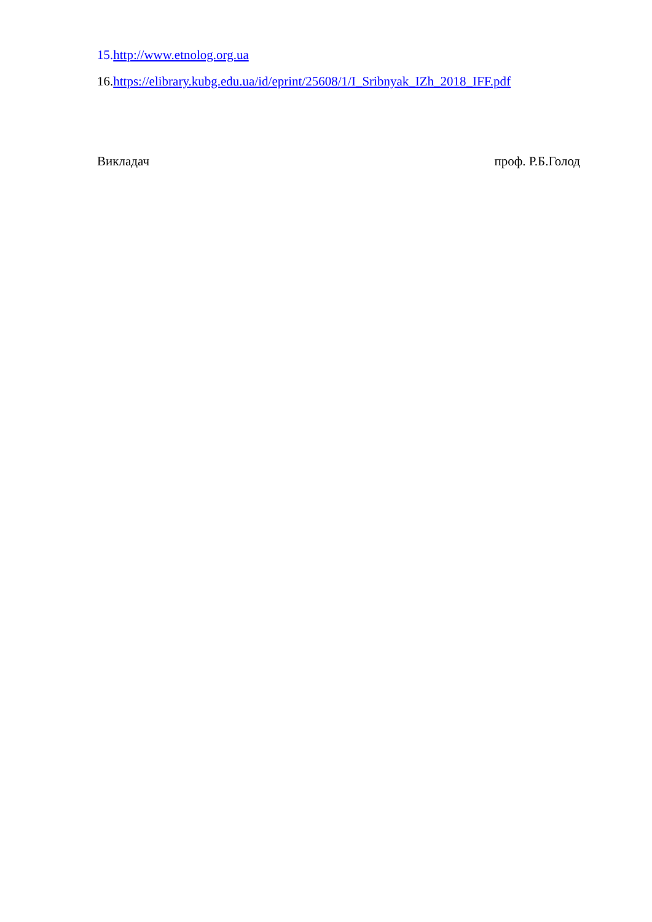15. http://www.etnolog.org.ua
16.https://elibrary.kubg.edu.ua/id/eprint/25608/1/I_Sribnyak_IZh_2018_IFF.pdf
Викладач проф. Р.Б.Голод